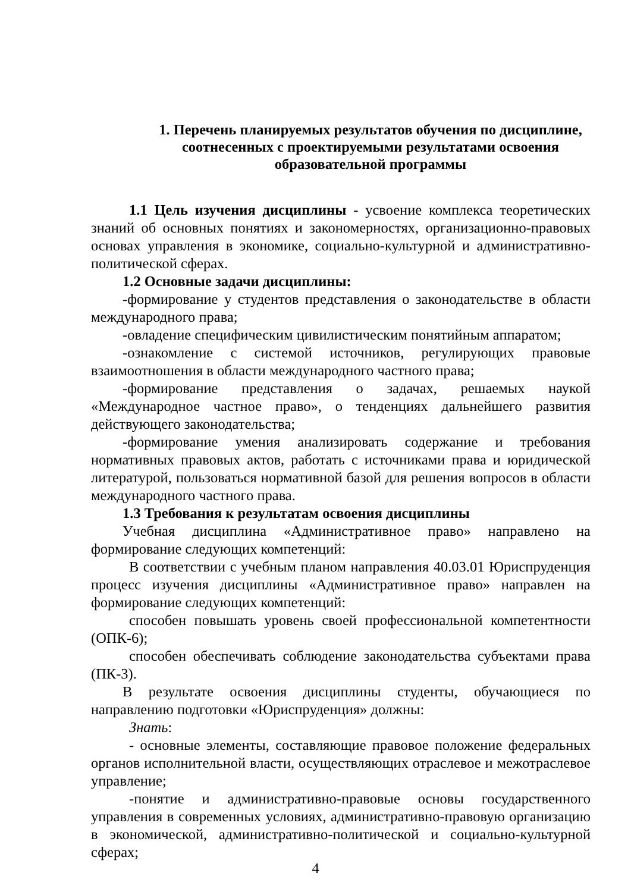1. Перечень планируемых результатов обучения по дисциплине, соотнесенных с проектируемыми результатами освоения образовательной программы
1.1 Цель изучения дисциплины - усвоение комплекса теоретических знаний об основных понятиях и закономерностях, организационно-правовых основах управления в экономике, социально-культурной и административно-политической сферах.
1.2 Основные задачи дисциплины:
-формирование у студентов представления о законодательстве в области международного права;
-овладение специфическим цивилистическим понятийным аппаратом;
-ознакомление с системой источников, регулирующих правовые взаимоотношения в области международного частного права;
-формирование представления о задачах, решаемых наукой «Международное частное право», о тенденциях дальнейшего развития действующего законодательства;
-формирование умения анализировать содержание и требования нормативных правовых актов, работать с источниками права и юридической литературой, пользоваться нормативной базой для решения вопросов в области международного частного права.
1.3 Требования к результатам освоения дисциплины
Учебная дисциплина «Административное право» направлено на формирование следующих компетенций:
В соответствии с учебным планом направления 40.03.01 Юриспруденция процесс изучения дисциплины «Административное право» направлен на формирование следующих компетенций:
способен повышать уровень своей профессиональной компетентности (ОПК-6);
способен обеспечивать соблюдение законодательства субъектами права (ПК-3).
В результате освоения дисциплины студенты, обучающиеся по направлению подготовки «Юриспруденция» должны:
Знать:
- основные элементы, составляющие правовое положение федеральных органов исполнительной власти, осуществляющих отраслевое и межотраслевое управление;
-понятие и административно-правовые основы государственного управления в современных условиях, административно-правовую организацию в экономической, административно-политической и социально-культурной сферах;
4